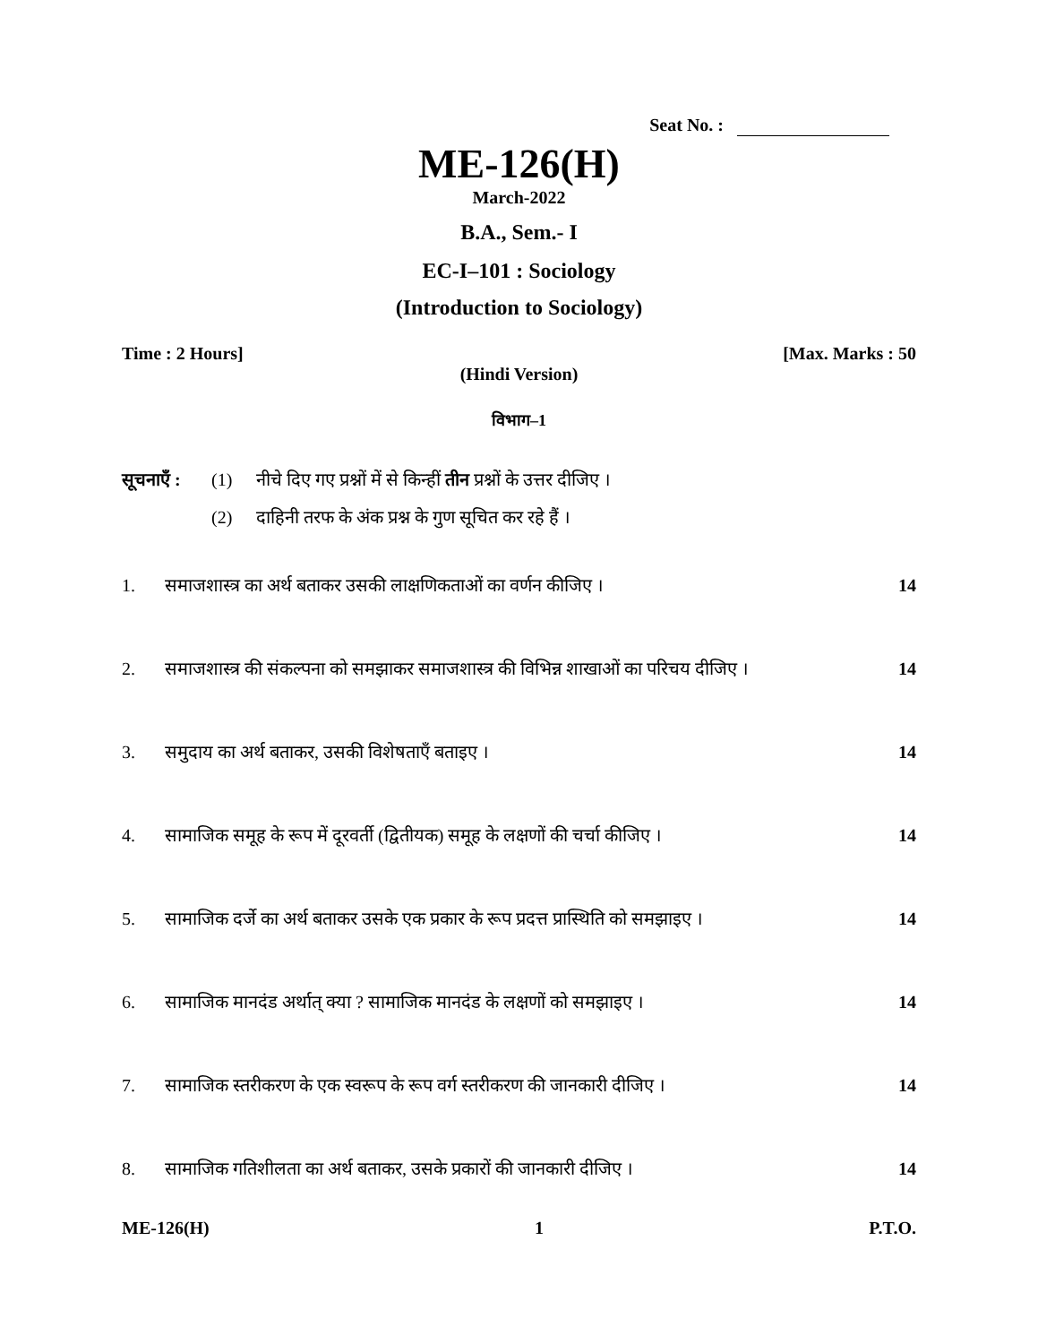Seat No. :
ME-126(H)
March-2022
B.A., Sem.- I
EC-I–101 : Sociology
(Introduction to Sociology)
Time : 2 Hours] [Max. Marks : 50
(Hindi Version)
विभाग–1
सूचनाएँ : (1) नीचे दिए गए प्रश्नों में से किन्हीं तीन प्रश्नों के उत्तर दीजिए ।
(2) दाहिनी तरफ के अंक प्रश्न के गुण सूचित कर रहे हैं ।
1. समाजशास्त्र का अर्थ बताकर उसकी लाक्षणिकताओं का वर्णन कीजिए । 14
2. समाजशास्त्र की संकल्पना को समझाकर समाजशास्त्र की विभिन्न शाखाओं का परिचय दीजिए । 14
3. समुदाय का अर्थ बताकर, उसकी विशेषताएँ बताइए । 14
4. सामाजिक समूह के रूप में दूरवर्ती (द्वितीयक) समूह के लक्षणों की चर्चा कीजिए । 14
5. सामाजिक दर्जे का अर्थ बताकर उसके एक प्रकार के रूप प्रदत्त प्रास्थिति को समझाइए । 14
6. सामाजिक मानदंड अर्थात् क्या ? सामाजिक मानदंड के लक्षणों को समझाइए । 14
7. सामाजिक स्तरीकरण के एक स्वरूप के रूप वर्ग स्तरीकरण की जानकारी दीजिए । 14
8. सामाजिक गतिशीलता का अर्थ बताकर, उसके प्रकारों की जानकारी दीजिए । 14
ME-126(H) 1 P.T.O.